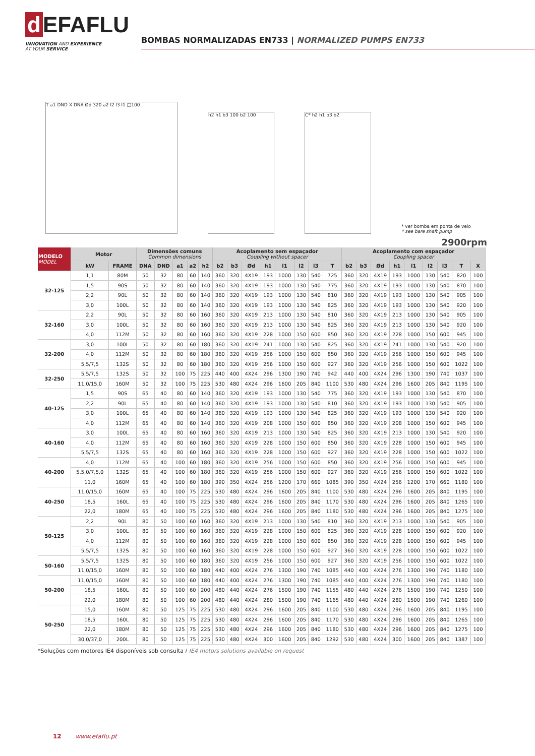d EFAFLU
INNOVATION AND EXPERIENCE
AT YOUR SERVICE
BOMBAS NORMALIZADAS EN733 | NORMALIZED PUMPS EN733
T a1 DND X DNA Ød 320 a2 l2 l3 l1 □100
h2 h1 b3 100 b2 100
C* h2 h1 b3 b2
* ver bomba em ponta de veio
* see bare shaft pump
2900rpm
| MODELO MODEL | Motor | | Dimensões comuns Common dimensions | | | | | Acoplamento sem espaçador Coupling without spacer | | | | | | | | Acoplamento com espaçador Coupling spacer | | | | | | | | |
| --- | --- | --- | --- | --- | --- | --- | --- | --- | --- | --- | --- | --- | --- | --- | --- | --- | --- | --- | --- | --- | --- | --- | --- | --- |
| | kW | FRAME | DNA | DND | a1 | a2 | h2 | b2 | b3 | Ød | h1 | l1 | l2 | l3 | T | b2 | b3 | Ød | h1 | l1 | l2 | l3 | T | X |
| 32-125 | 1,1 | 80M | 50 | 32 | 80 | 60 | 140 | 360 | 320 | 4X19 | 193 | 1000 | 130 | 540 | 725 | 360 | 320 | 4X19 | 193 | 1000 | 130 | 540 | 820 | 100 |
| | 1,5 | 90S | 50 | 32 | 80 | 60 | 140 | 360 | 320 | 4X19 | 193 | 1000 | 130 | 540 | 775 | 360 | 320 | 4X19 | 193 | 1000 | 130 | 540 | 870 | 100 |
| | 2,2 | 90L | 50 | 32 | 80 | 60 | 140 | 360 | 320 | 4X19 | 193 | 1000 | 130 | 540 | 810 | 360 | 320 | 4X19 | 193 | 1000 | 130 | 540 | 905 | 100 |
| | 3,0 | 100L | 50 | 32 | 80 | 60 | 140 | 360 | 320 | 4X19 | 193 | 1000 | 130 | 540 | 825 | 360 | 320 | 4X19 | 193 | 1000 | 130 | 540 | 920 | 100 |
| 32-160 | 2,2 | 90L | 50 | 32 | 80 | 60 | 160 | 360 | 320 | 4X19 | 213 | 1000 | 130 | 540 | 810 | 360 | 320 | 4X19 | 213 | 1000 | 130 | 540 | 905 | 100 |
| | 3,0 | 100L | 50 | 32 | 80 | 60 | 160 | 360 | 320 | 4X19 | 213 | 1000 | 130 | 540 | 825 | 360 | 320 | 4X19 | 213 | 1000 | 130 | 540 | 920 | 100 |
| | 4,0 | 112M | 50 | 32 | 80 | 60 | 160 | 360 | 320 | 4X19 | 228 | 1000 | 150 | 600 | 850 | 360 | 320 | 4X19 | 228 | 1000 | 150 | 600 | 945 | 100 |
| 32-200 | 3,0 | 100L | 50 | 32 | 80 | 60 | 180 | 360 | 320 | 4X19 | 241 | 1000 | 130 | 540 | 825 | 360 | 320 | 4X19 | 241 | 1000 | 130 | 540 | 920 | 100 |
| | 4,0 | 112M | 50 | 32 | 80 | 60 | 180 | 360 | 320 | 4X19 | 256 | 1000 | 150 | 600 | 850 | 360 | 320 | 4X19 | 256 | 1000 | 150 | 600 | 945 | 100 |
| | 5,5/7,5 | 132S | 50 | 32 | 80 | 60 | 180 | 360 | 320 | 4X19 | 256 | 1000 | 150 | 600 | 927 | 360 | 320 | 4X19 | 256 | 1000 | 150 | 600 | 1022 | 100 |
| 32-250 | 5,5/7,5 | 132S | 50 | 32 | 100 | 75 | 225 | 440 | 400 | 4X24 | 296 | 1300 | 190 | 740 | 942 | 440 | 400 | 4X24 | 296 | 1300 | 190 | 740 | 1037 | 100 |
| | 11,0/15,0 | 160M | 50 | 32 | 100 | 75 | 225 | 530 | 480 | 4X24 | 296 | 1600 | 205 | 840 | 1100 | 530 | 480 | 4X24 | 296 | 1600 | 205 | 840 | 1195 | 100 |
| 40-125 | 1,5 | 90S | 65 | 40 | 80 | 60 | 140 | 360 | 320 | 4X19 | 193 | 1000 | 130 | 540 | 775 | 360 | 320 | 4X19 | 193 | 1000 | 130 | 540 | 870 | 100 |
| | 2,2 | 90L | 65 | 40 | 80 | 60 | 140 | 360 | 320 | 4X19 | 193 | 1000 | 130 | 540 | 810 | 360 | 320 | 4X19 | 193 | 1000 | 130 | 540 | 905 | 100 |
| | 3,0 | 100L | 65 | 40 | 80 | 60 | 140 | 360 | 320 | 4X19 | 193 | 1000 | 130 | 540 | 825 | 360 | 320 | 4X19 | 193 | 1000 | 130 | 540 | 920 | 100 |
| | 4,0 | 112M | 65 | 40 | 80 | 60 | 140 | 360 | 320 | 4X19 | 208 | 1000 | 150 | 600 | 850 | 360 | 320 | 4X19 | 208 | 1000 | 150 | 600 | 945 | 100 |
| 40-160 | 3,0 | 100L | 65 | 40 | 80 | 60 | 160 | 360 | 320 | 4X19 | 213 | 1000 | 130 | 540 | 825 | 360 | 320 | 4X19 | 213 | 1000 | 130 | 540 | 920 | 100 |
| | 4,0 | 112M | 65 | 40 | 80 | 60 | 160 | 360 | 320 | 4X19 | 228 | 1000 | 150 | 600 | 850 | 360 | 320 | 4X19 | 228 | 1000 | 150 | 600 | 945 | 100 |
| | 5,5/7,5 | 132S | 65 | 40 | 80 | 60 | 160 | 360 | 320 | 4X19 | 228 | 1000 | 150 | 600 | 927 | 360 | 320 | 4X19 | 228 | 1000 | 150 | 600 | 1022 | 100 |
| 40-200 | 4,0 | 112M | 65 | 40 | 100 | 60 | 180 | 360 | 320 | 4X19 | 256 | 1000 | 150 | 600 | 850 | 360 | 320 | 4X19 | 256 | 1000 | 150 | 600 | 945 | 100 |
| | 5,5,0/7,5,0 | 132S | 65 | 40 | 100 | 60 | 180 | 360 | 320 | 4X19 | 256 | 1000 | 150 | 600 | 927 | 360 | 320 | 4X19 | 256 | 1000 | 150 | 600 | 1022 | 100 |
| | 11,0 | 160M | 65 | 40 | 100 | 60 | 180 | 390 | 350 | 4X24 | 256 | 1200 | 170 | 660 | 1085 | 390 | 350 | 4X24 | 256 | 1200 | 170 | 660 | 1180 | 100 |
| 40-250 | 11,0/15,0 | 160M | 65 | 40 | 100 | 75 | 225 | 530 | 480 | 4X24 | 296 | 1600 | 205 | 840 | 1100 | 530 | 480 | 4X24 | 296 | 1600 | 205 | 840 | 1195 | 100 |
| | 18,5 | 160L | 65 | 40 | 100 | 75 | 225 | 530 | 480 | 4X24 | 296 | 1600 | 205 | 840 | 1170 | 530 | 480 | 4X24 | 296 | 1600 | 205 | 840 | 1265 | 100 |
| | 22,0 | 180M | 65 | 40 | 100 | 75 | 225 | 530 | 480 | 4X24 | 296 | 1600 | 205 | 840 | 1180 | 530 | 480 | 4X24 | 296 | 1600 | 205 | 840 | 1275 | 100 |
| 50-125 | 2,2 | 90L | 80 | 50 | 100 | 60 | 160 | 360 | 320 | 4X19 | 213 | 1000 | 130 | 540 | 810 | 360 | 320 | 4X19 | 213 | 1000 | 130 | 540 | 905 | 100 |
| | 3,0 | 100L | 80 | 50 | 100 | 60 | 160 | 360 | 320 | 4X19 | 228 | 1000 | 150 | 600 | 825 | 360 | 320 | 4X19 | 228 | 1000 | 150 | 600 | 920 | 100 |
| | 4,0 | 112M | 80 | 50 | 100 | 60 | 160 | 360 | 320 | 4X19 | 228 | 1000 | 150 | 600 | 850 | 360 | 320 | 4X19 | 228 | 1000 | 150 | 600 | 945 | 100 |
| | 5,5/7,5 | 132S | 80 | 50 | 100 | 60 | 160 | 360 | 320 | 4X19 | 228 | 1000 | 150 | 600 | 927 | 360 | 320 | 4X19 | 228 | 1000 | 150 | 600 | 1022 | 100 |
| 50-160 | 5,5/7,5 | 132S | 80 | 50 | 100 | 60 | 180 | 360 | 320 | 4X19 | 256 | 1000 | 150 | 600 | 927 | 360 | 320 | 4X19 | 256 | 1000 | 150 | 600 | 1022 | 100 |
| | 11,0/15,0 | 160M | 80 | 50 | 100 | 60 | 180 | 440 | 400 | 4X24 | 276 | 1300 | 190 | 740 | 1085 | 440 | 400 | 4X24 | 276 | 1300 | 190 | 740 | 1180 | 100 |
| 50-200 | 11,0/15,0 | 160M | 80 | 50 | 100 | 60 | 180 | 440 | 400 | 4X24 | 276 | 1300 | 190 | 740 | 1085 | 440 | 400 | 4X24 | 276 | 1300 | 190 | 740 | 1180 | 100 |
| | 18,5 | 160L | 80 | 50 | 100 | 60 | 200 | 480 | 440 | 4X24 | 276 | 1500 | 190 | 740 | 1155 | 480 | 440 | 4X24 | 276 | 1500 | 190 | 740 | 1250 | 100 |
| | 22,0 | 180M | 80 | 50 | 100 | 60 | 200 | 480 | 440 | 4X24 | 280 | 1500 | 190 | 740 | 1165 | 480 | 440 | 4X24 | 280 | 1500 | 190 | 740 | 1260 | 100 |
| 50-250 | 15,0 | 160M | 80 | 50 | 125 | 75 | 225 | 530 | 480 | 4X24 | 296 | 1600 | 205 | 840 | 1100 | 530 | 480 | 4X24 | 296 | 1600 | 205 | 840 | 1195 | 100 |
| | 18,5 | 160L | 80 | 50 | 125 | 75 | 225 | 530 | 480 | 4X24 | 296 | 1600 | 205 | 840 | 1170 | 530 | 480 | 4X24 | 296 | 1600 | 205 | 840 | 1265 | 100 |
| | 22,0 | 180M | 80 | 50 | 125 | 75 | 225 | 530 | 480 | 4X24 | 296 | 1600 | 205 | 840 | 1180 | 530 | 480 | 4X24 | 296 | 1600 | 205 | 840 | 1275 | 100 |
| | 30,0/37,0 | 200L | 80 | 50 | 125 | 75 | 225 | 530 | 480 | 4X24 | 300 | 1600 | 205 | 840 | 1292 | 530 | 480 | 4X24 | 300 | 1600 | 205 | 840 | 1387 | 100 |
*Soluções com motores IE4 disponíveis sob consulta / IE4 motors solutions available on request
12 www.efaflu.pt